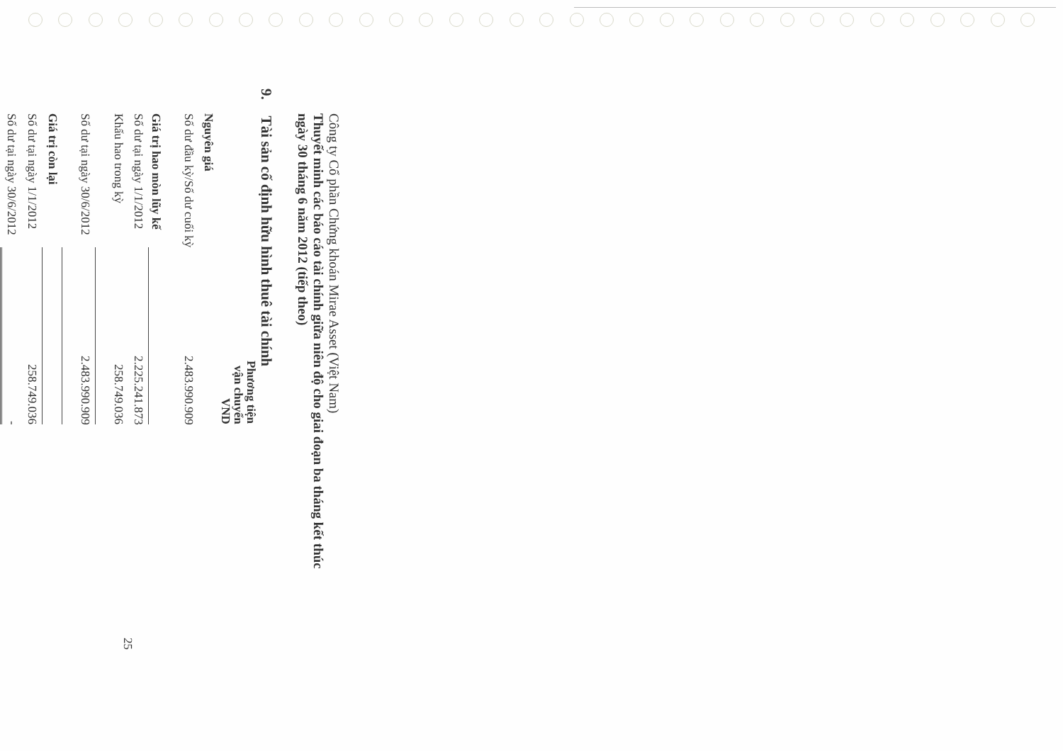Công ty Cổ phần Chứng khoán Mirae Asset (Việt Nam)
Thuyết minh các báo cáo tài chính giữa niên độ cho giai đoạn ba tháng kết thúc
ngày 30 tháng 6 năm 2012 (tiếp theo)
9. Tài sản cố định hữu hình thuê tài chính
| | Phương tiện vận chuyển VND |
| Nguyên giá | |
| Số dư đầu kỳ/Số dư cuối kỳ | 2.483.990.909 |
| Giá trị hao mòn lũy kế | |
| Số dư tại ngày 1/1/2012 | 2.225.241.873 |
| Khấu hao trong kỳ | 258.749.036 |
| Số dư tại ngày 30/6/2012 | 2.483.990.909 |
| Giá trị còn lại | |
| Số dư tại ngày 1/1/2012 | 258.749.036 |
| Số dư tại ngày 30/6/2012 | - |
25